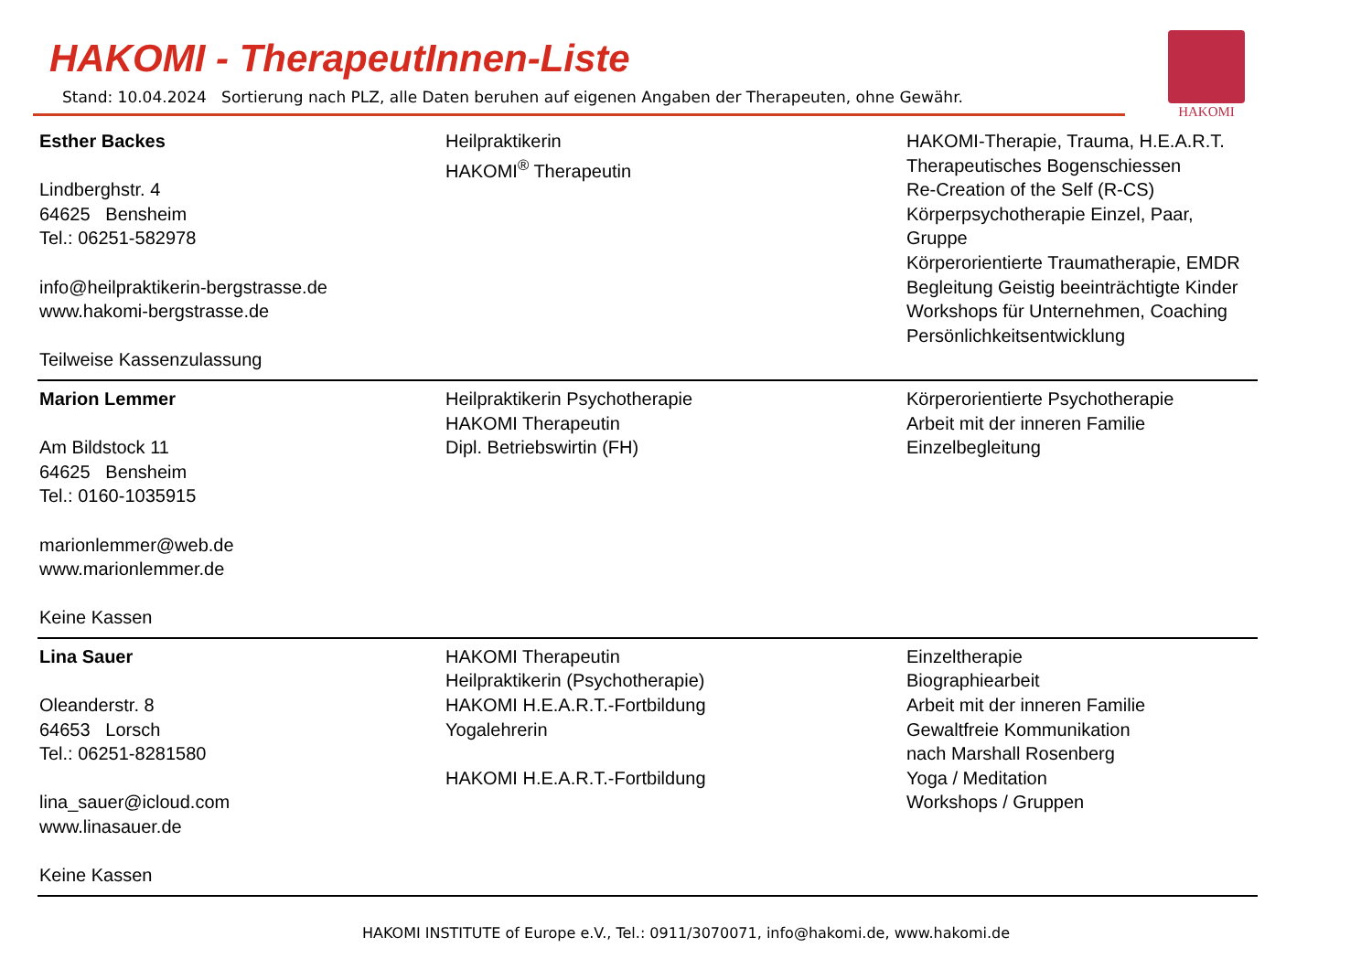HAKOMI - TherapeutInnen-Liste
Stand: 10.04.2024 Sortierung nach PLZ, alle Daten beruhen auf eigenen Angaben der Therapeuten, ohne Gewähr.
HAKOMI
| Esther Backes Lindberghstr. 4 64625 Bensheim Tel.: 06251-582978 info@heilpraktikerin-bergstrasse.de www.hakomi-bergstrasse.de Teilweise Kassenzulassung | Heilpraktikerin HAKOMI<sup>®</sup> Therapeutin | HAKOMI-Therapie, Trauma, H.E.A.R.T. Therapeutisches Bogenschiessen Re-Creation of the Self (R-CS) Körperpsychotherapie Einzel, Paar, Gruppe Körperorientierte Traumatherapie, EMDR Begleitung Geistig beeinträchtigte Kinder Workshops für Unternehmen, Coaching Persönlichkeitsentwicklung |
| Marion Lemmer Am Bildstock 11 64625 Bensheim Tel.: 0160-1035915 marionlemmer@web.de www.marionlemmer.de Keine Kassen | Heilpraktikerin Psychotherapie HAKOMI Therapeutin Dipl. Betriebswirtin (FH) | Körperorientierte Psychotherapie Arbeit mit der inneren Familie Einzelbegleitung |
| Lina Sauer Oleanderstr. 8 64653 Lorsch Tel.: 06251-8281580 lina_sauer@icloud.com www.linasauer.de Keine Kassen | HAKOMI Therapeutin Heilpraktikerin (Psychotherapie) HAKOMI H.E.A.R.T.-Fortbildung Yogalehrerin HAKOMI H.E.A.R.T.-Fortbildung | Einzeltherapie Biographiearbeit Arbeit mit der inneren Familie Gewaltfreie Kommunikation nach Marshall Rosenberg Yoga / Meditation Workshops / Gruppen |
HAKOMI INSTITUTE of Europe e.V., Tel.: 0911/3070071, info@hakomi.de, www.hakomi.de